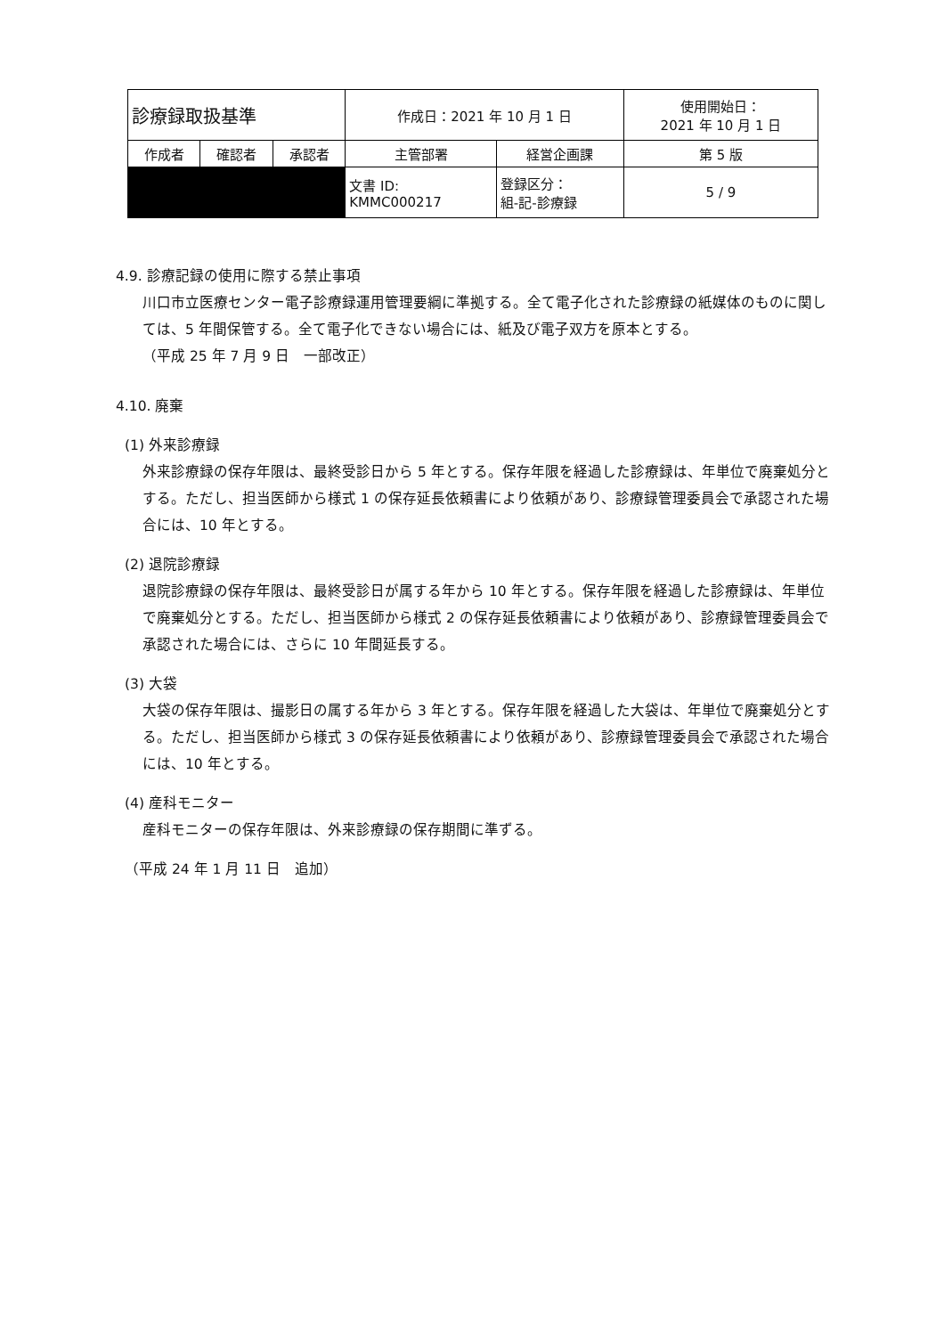| 診療録取扱基準 | | | 作成日：2021 年 10 月 1 日 | | 使用開始日： 2021 年 10 月 1 日 |
| 作成者 | 確認者 | 承認者 | 主管部署 | 経営企画課 | 第 5 版 |
| | | | 文書 ID: KMMC000217 | 登録区分： 組-記-診療録 | 5 / 9 |
4.9. 診療記録の使用に際する禁止事項
川口市立医療センター電子診療録運用管理要綱に準拠する。全て電子化された診療録の紙媒体のものに関しては、5 年間保管する。全て電子化できない場合には、紙及び電子双方を原本とする。
（平成 25 年 7 月 9 日　一部改正）
4.10. 廃棄
(1) 外来診療録
外来診療録の保存年限は、最終受診日から 5 年とする。保存年限を経過した診療録は、年単位で廃棄処分とする。ただし、担当医師から様式 1 の保存延長依頼書により依頼があり、診療録管理委員会で承認された場合には、10 年とする。
(2) 退院診療録
退院診療録の保存年限は、最終受診日が属する年から 10 年とする。保存年限を経過した診療録は、年単位で廃棄処分とする。ただし、担当医師から様式 2 の保存延長依頼書により依頼があり、診療録管理委員会で承認された場合には、さらに 10 年間延長する。
(3) 大袋
大袋の保存年限は、撮影日の属する年から 3 年とする。保存年限を経過した大袋は、年単位で廃棄処分とする。ただし、担当医師から様式 3 の保存延長依頼書により依頼があり、診療録管理委員会で承認された場合には、10 年とする。
(4) 産科モニター
産科モニターの保存年限は、外来診療録の保存期間に準ずる。
（平成 24 年 1 月 11 日　追加）